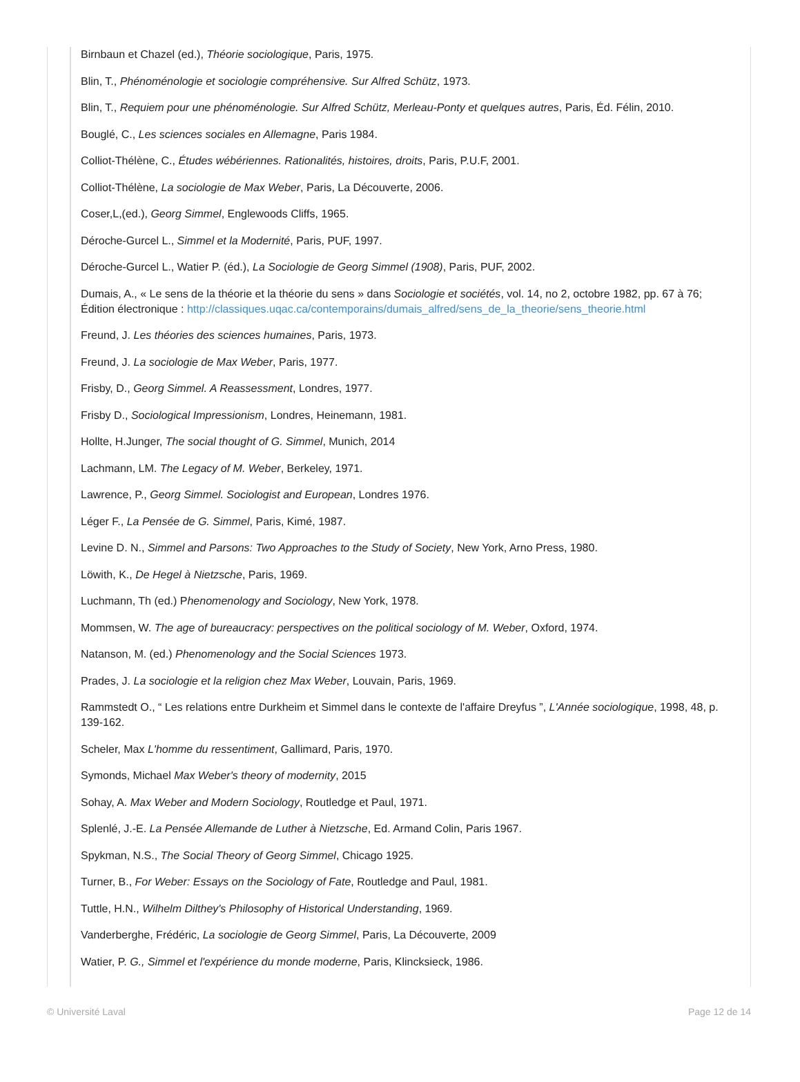Birnbaun et Chazel (ed.), Théorie sociologique, Paris, 1975.
Blin, T., Phénoménologie et sociologie compréhensive. Sur Alfred Schütz, 1973.
Blin, T., Requiem pour une phénoménologie. Sur Alfred Schütz, Merleau-Ponty et quelques autres, Paris, Éd. Félin, 2010.
Bouglé, C., Les sciences sociales en Allemagne, Paris 1984.
Colliot-Thélène, C., Études wébériennes. Rationalités, histoires, droits, Paris, P.U.F, 2001.
Colliot-Thélène, La sociologie de Max Weber, Paris, La Découverte, 2006.
Coser,L,(ed.), Georg Simmel, Englewoods Cliffs, 1965.
Déroche-Gurcel L., Simmel et la Modernité, Paris, PUF, 1997.
Déroche-Gurcel L., Watier P. (éd.), La Sociologie de Georg Simmel (1908), Paris, PUF, 2002.
Dumais, A., « Le sens de la théorie et la théorie du sens » dans Sociologie et sociétés, vol. 14, no 2, octobre 1982, pp. 67 à 76; Édition électronique : http://classiques.uqac.ca/contemporains/dumais_alfred/sens_de_la_theorie/sens_theorie.html
Freund, J. Les théories des sciences humaines, Paris, 1973.
Freund, J. La sociologie de Max Weber, Paris, 1977.
Frisby, D., Georg Simmel. A Reassessment, Londres, 1977.
Frisby D., Sociological Impressionism, Londres, Heinemann, 1981.
Hollte, H.Junger, The social thought of G. Simmel, Munich, 2014
Lachmann, LM. The Legacy of M. Weber, Berkeley, 1971.
Lawrence, P., Georg Simmel. Sociologist and European, Londres 1976.
Léger F., La Pensée de G. Simmel, Paris, Kimé, 1987.
Levine D. N., Simmel and Parsons: Two Approaches to the Study of Society, New York, Arno Press, 1980.
Löwith, K., De Hegel à Nietzsche, Paris, 1969.
Luchmann, Th (ed.) Phenomenology and Sociology, New York, 1978.
Mommsen, W. The age of bureaucracy: perspectives on the political sociology of M. Weber, Oxford, 1974.
Natanson, M. (ed.) Phenomenology and the Social Sciences 1973.
Prades, J. La sociologie et la religion chez Max Weber, Louvain, Paris, 1969.
Rammstedt O., “ Les relations entre Durkheim et Simmel dans le contexte de l'affaire Dreyfus ”, L'Année sociologique, 1998, 48, p. 139-162.
Scheler, Max L'homme du ressentiment, Gallimard, Paris, 1970.
Symonds, Michael Max Weber's theory of modernity, 2015
Sohay, A. Max Weber and Modern Sociology, Routledge et Paul, 1971.
Splenlé, J.-E. La Pensée Allemande de Luther à Nietzsche, Ed. Armand Colin, Paris 1967.
Spykman, N.S., The Social Theory of Georg Simmel, Chicago 1925.
Turner, B., For Weber: Essays on the Sociology of Fate, Routledge and Paul, 1981.
Tuttle, H.N., Wilhelm Dilthey's Philosophy of Historical Understanding, 1969.
Vanderberghe, Frédéric, La sociologie de Georg Simmel, Paris, La Découverte, 2009
Watier, P. G., Simmel et l'expérience du monde moderne, Paris, Klincksieck, 1986.
© Université Laval Page 12 de 14